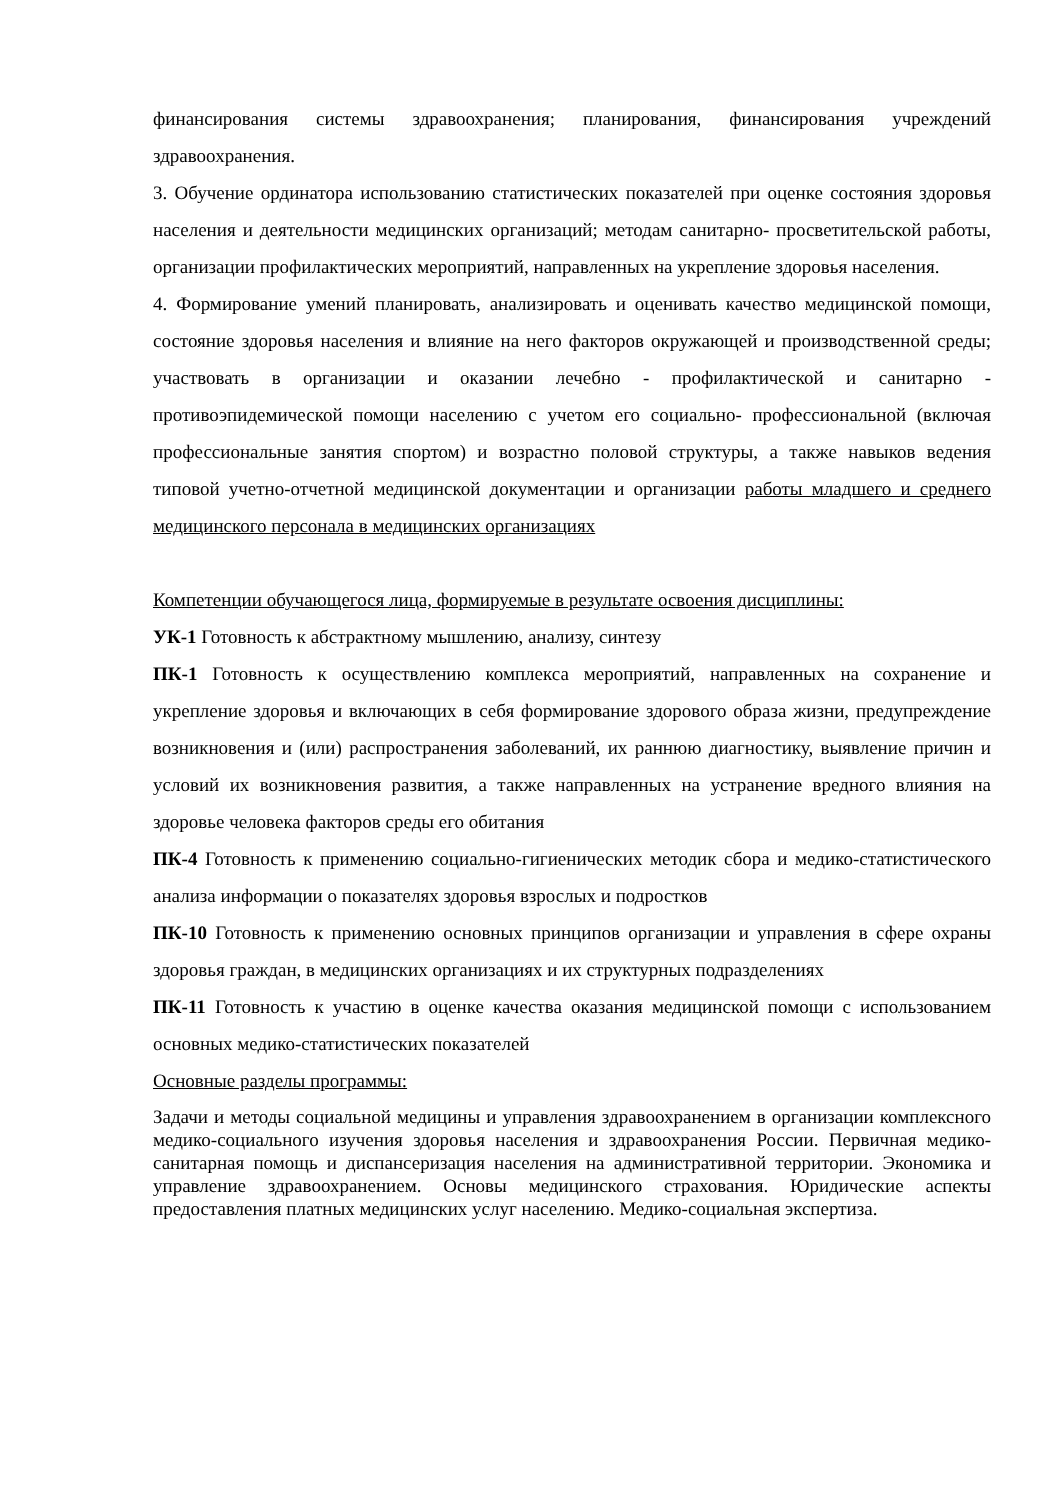финансирования системы здравоохранения; планирования, финансирования учреждений здравоохранения.
3. Обучение ординатора использованию статистических показателей при оценке состояния здоровья населения и деятельности медицинских организаций; методам санитарно- просветительской работы, организации профилактических мероприятий, направленных на укрепление здоровья населения.
4. Формирование умений планировать, анализировать и оценивать качество медицинской помощи, состояние здоровья населения и влияние на него факторов окружающей и производственной среды; участвовать в организации и оказании лечебно - профилактической и санитарно - противоэпидемической помощи населению с учетом его социально- профессиональной (включая профессиональные занятия спортом) и возрастно половой структуры, а также навыков ведения типовой учетно-отчетной медицинской документации и организации работы младшего и среднего медицинского персонала в медицинских организациях
Компетенции обучающегося лица, формируемые в результате освоения дисциплины:
УК-1 Готовность к абстрактному мышлению, анализу, синтезу
ПК-1 Готовность к осуществлению комплекса мероприятий, направленных на сохранение и укрепление здоровья и включающих в себя формирование здорового образа жизни, предупреждение возникновения и (или) распространения заболеваний, их раннюю диагностику, выявление причин и условий их возникновения развития, а также направленных на устранение вредного влияния на здоровье человека факторов среды его обитания
ПК-4 Готовность к применению социально-гигиенических методик сбора и медико-статистического анализа информации о показателях здоровья взрослых и подростков
ПК-10 Готовность к применению основных принципов организации и управления в сфере охраны здоровья граждан, в медицинских организациях и их структурных подразделениях
ПК-11 Готовность к участию в оценке качества оказания медицинской помощи с использованием основных медико-статистических показателей
Основные разделы программы:
Задачи и методы социальной медицины и управления здравоохранением в организации комплексного медико-социального изучения здоровья населения и здравоохранения России. Первичная медико-санитарная помощь и диспансеризация населения на административной территории. Экономика и управление здравоохранением. Основы медицинского страхования. Юридические аспекты предоставления платных медицинских услуг населению. Медико-социальная экспертиза.